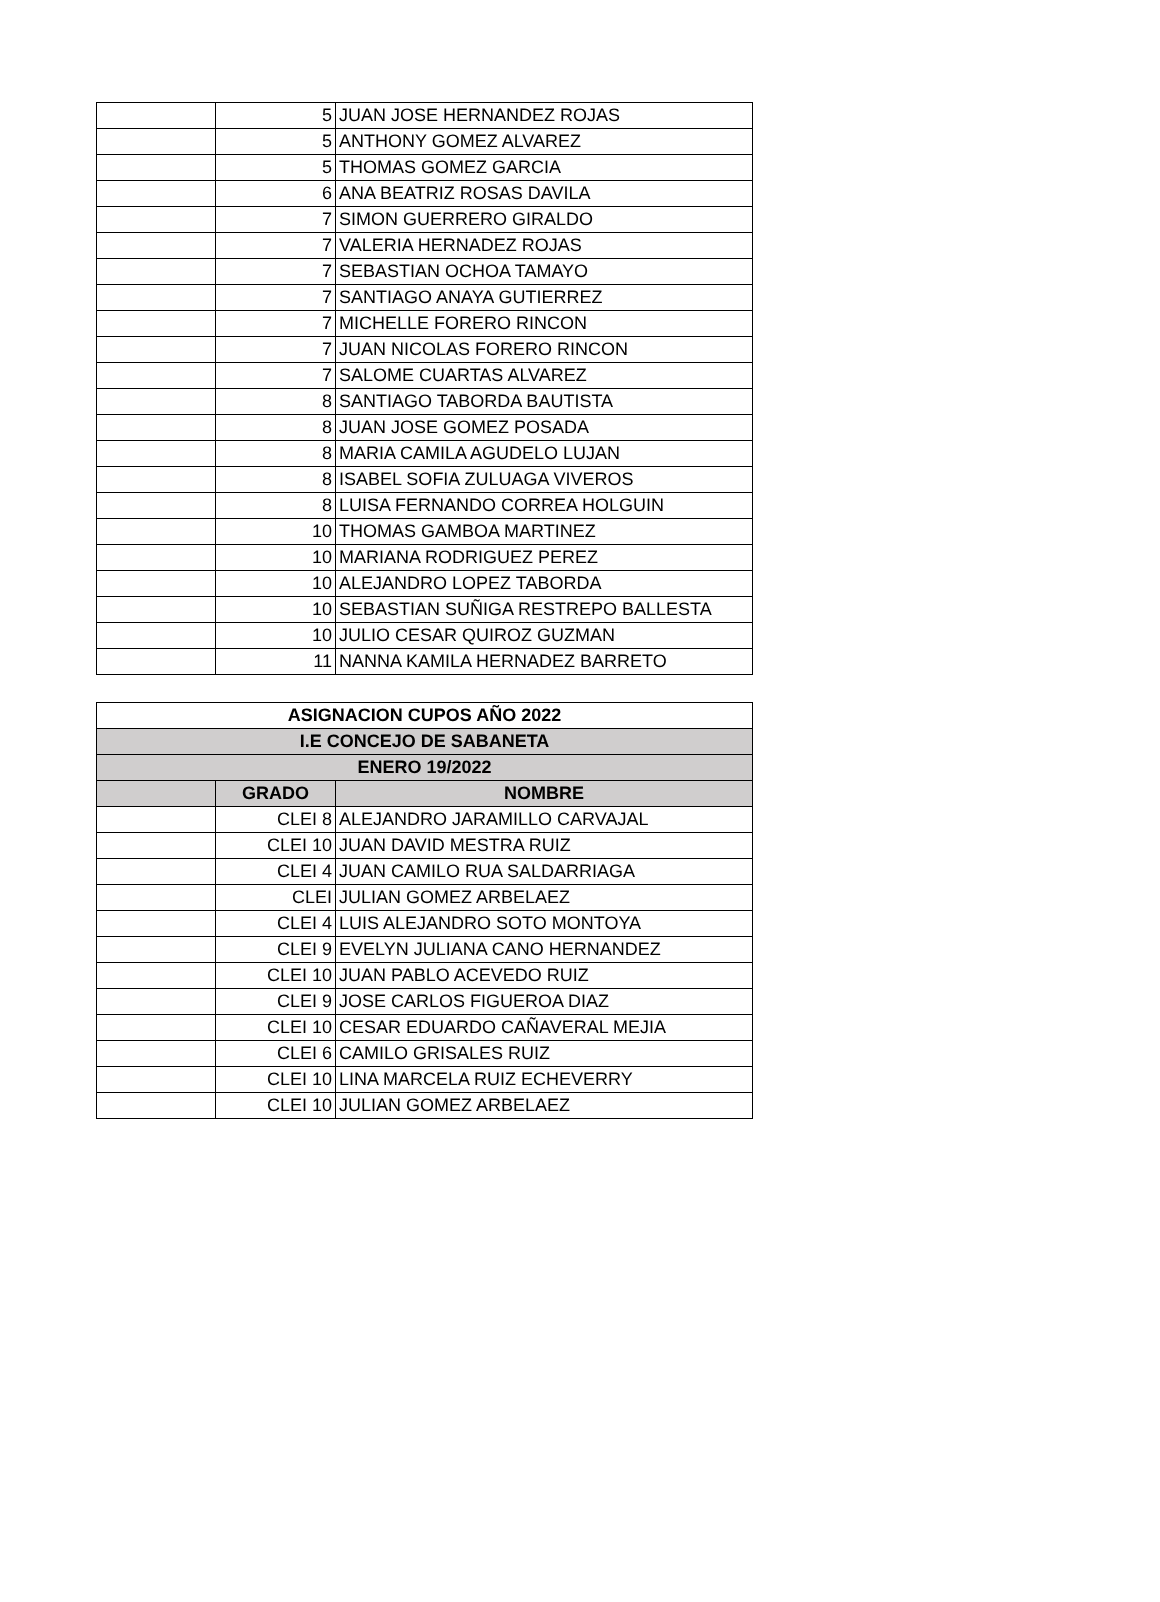| | 5 | JUAN JOSE HERNANDEZ ROJAS |
| | 5 | ANTHONY GOMEZ ALVAREZ |
| | 5 | THOMAS GOMEZ GARCIA |
| | 6 | ANA BEATRIZ ROSAS DAVILA |
| | 7 | SIMON GUERRERO GIRALDO |
| | 7 | VALERIA HERNADEZ ROJAS |
| | 7 | SEBASTIAN OCHOA TAMAYO |
| | 7 | SANTIAGO ANAYA GUTIERREZ |
| | 7 | MICHELLE FORERO RINCON |
| | 7 | JUAN NICOLAS FORERO RINCON |
| | 7 | SALOME CUARTAS ALVAREZ |
| | 8 | SANTIAGO TABORDA BAUTISTA |
| | 8 | JUAN JOSE GOMEZ POSADA |
| | 8 | MARIA CAMILA AGUDELO LUJAN |
| | 8 | ISABEL SOFIA ZULUAGA VIVEROS |
| | 8 | LUISA FERNANDO CORREA HOLGUIN |
| | 10 | THOMAS GAMBOA MARTINEZ |
| | 10 | MARIANA RODRIGUEZ PEREZ |
| | 10 | ALEJANDRO LOPEZ TABORDA |
| | 10 | SEBASTIAN SUÑIGA RESTREPO BALLESTA |
| | 10 | JULIO CESAR QUIROZ GUZMAN |
| | 11 | NANNA KAMILA HERNADEZ BARRETO |
| ASIGNACION CUPOS AÑO 2022 | | |
| --- | --- | --- |
| I.E CONCEJO DE SABANETA | | |
| ENERO 19/2022 | | |
| | GRADO | NOMBRE |
| | CLEI 8 | ALEJANDRO JARAMILLO CARVAJAL |
| | CLEI 10 | JUAN DAVID MESTRA RUIZ |
| | CLEI 4 | JUAN CAMILO RUA SALDARRIAGA |
| | CLEI | JULIAN GOMEZ ARBELAEZ |
| | CLEI 4 | LUIS ALEJANDRO SOTO MONTOYA |
| | CLEI 9 | EVELYN JULIANA CANO HERNANDEZ |
| | CLEI 10 | JUAN PABLO ACEVEDO RUIZ |
| | CLEI 9 | JOSE CARLOS FIGUEROA DIAZ |
| | CLEI 10 | CESAR EDUARDO CAÑAVERAL MEJIA |
| | CLEI 6 | CAMILO GRISALES RUIZ |
| | CLEI 10 | LINA MARCELA RUIZ ECHEVERRY |
| | CLEI 10 | JULIAN GOMEZ ARBELAEZ |